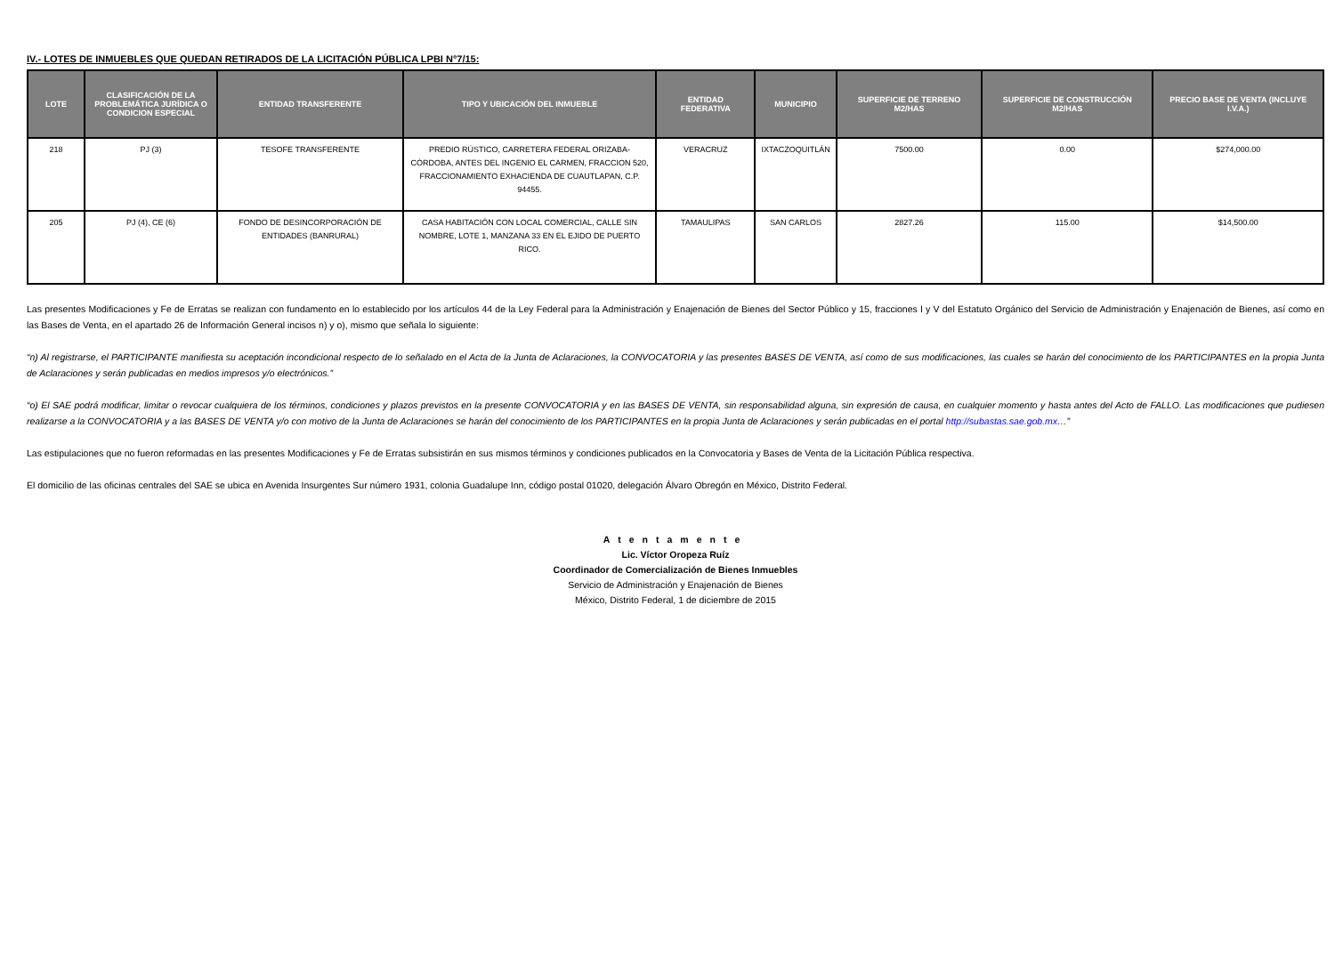IV.- LOTES DE INMUEBLES QUE QUEDAN RETIRADOS DE LA LICITACIÓN PÚBLICA LPBI N°7/15:
| LOTE | CLASIFICACIÓN DE LA PROBLEMÁTICA JURÍDICA O CONDICION ESPECIAL | ENTIDAD TRANSFERENTE | TIPO Y UBICACIÓN DEL INMUEBLE | ENTIDAD FEDERATIVA | MUNICIPIO | SUPERFICIE DE TERRENO M2/HAS | SUPERFICIE DE CONSTRUCCIÓN M2/HAS | PRECIO BASE DE VENTA (INCLUYE I.V.A.) |
| --- | --- | --- | --- | --- | --- | --- | --- | --- |
| 218 | PJ (3) | TESOFE TRANSFERENTE | PREDIO RÚSTICO, CARRETERA FEDERAL ORIZABA-CÓRDOBA, ANTES DEL INGENIO EL CARMEN, FRACCION 520, FRACCIONAMIENTO EXHACIENDA DE CUAUTLAPAN, C.P. 94455. | VERACRUZ | IXTACZOQUITLÁN | 7500.00 | 0.00 | $274,000.00 |
| 205 | PJ (4), CE (6) | FONDO DE DESINCORPORACIÓN DE ENTIDADES (BANRURAL) | CASA HABITACIÓN CON LOCAL COMERCIAL, CALLE SIN NOMBRE, LOTE 1, MANZANA 33 EN EL EJIDO DE PUERTO RICO. | TAMAULIPAS | SAN CARLOS | 2827.26 | 115.00 | $14,500.00 |
Las presentes Modificaciones y Fe de Erratas se realizan con fundamento en lo establecido por los artículos 44 de la Ley Federal para la Administración y Enajenación de Bienes del Sector Público y 15, fracciones I y V del Estatuto Orgánico del Servicio de Administración y Enajenación de Bienes, así como en las Bases de Venta, en el apartado 26 de Información General incisos n) y o), mismo que señala lo siguiente:
“n) Al registrarse, el PARTICIPANTE manifiesta su aceptación incondicional respecto de lo señalado en el Acta de la Junta de Aclaraciones, la CONVOCATORIA y las presentes BASES DE VENTA, así como de sus modificaciones, las cuales se harán del conocimiento de los PARTICIPANTES en la propia Junta de Aclaraciones y serán publicadas en medios impresos y/o electrónicos.”
“o) El SAE podrá modificar, limitar o revocar cualquiera de los términos, condiciones y plazos previstos en la presente CONVOCATORIA y en las BASES DE VENTA, sin responsabilidad alguna, sin expresión de causa, en cualquier momento y hasta antes del Acto de FALLO. Las modificaciones que pudiesen realizarse a la CONVOCATORIA y a las BASES DE VENTA y/o con motivo de la Junta de Aclaraciones se harán del conocimiento de los PARTICIPANTES en la propia Junta de Aclaraciones y serán publicadas en el portal http://subastas.sae.gob.mx…”
Las estipulaciones que no fueron reformadas en las presentes Modificaciones y Fe de Erratas subsistirán en sus mismos términos y condiciones publicados en la Convocatoria y Bases de Venta de la Licitación Pública respectiva.
El domicilio de las oficinas centrales del SAE se ubica en Avenida Insurgentes Sur número 1931, colonia Guadalupe Inn, código postal 01020, delegación Álvaro Obregón en México, Distrito Federal.
Atentamente
Lic. Víctor Oropeza Ruíz
Coordinador de Comercialización de Bienes Inmuebles
Servicio de Administración y Enajenación de Bienes
México, Distrito Federal, 1 de diciembre de 2015